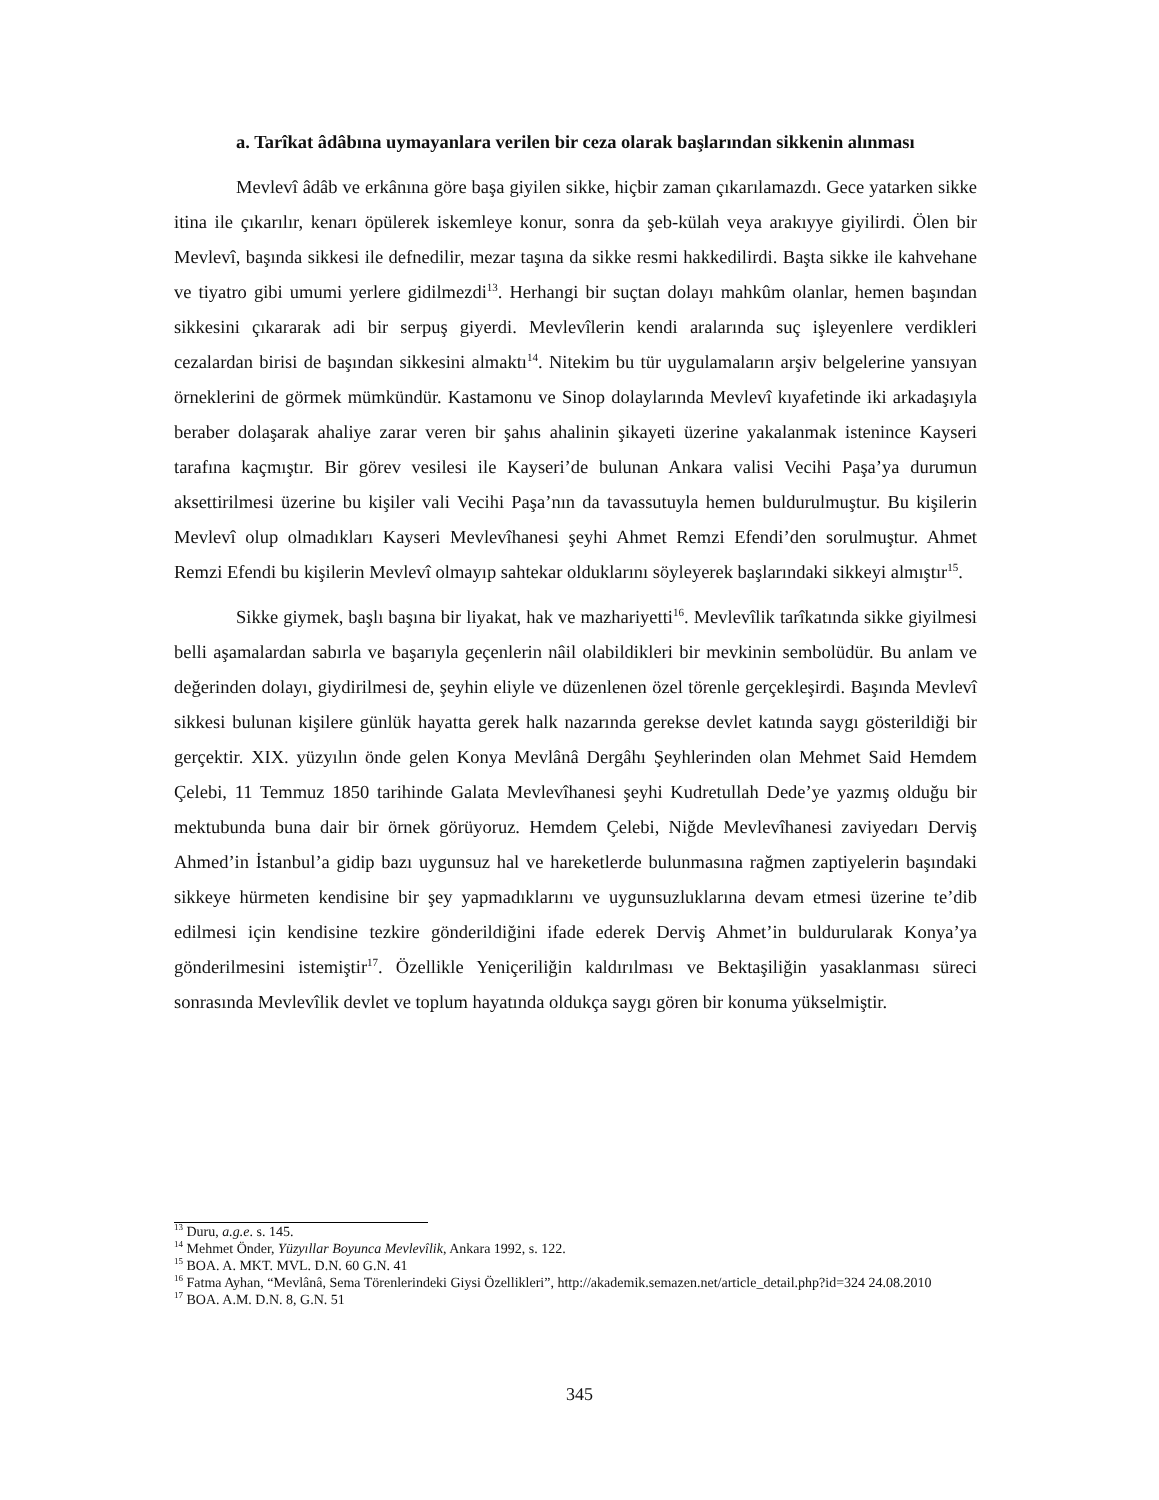a. Tarîkat âdâbına uymayanlara verilen bir ceza olarak başlarından sikkenin alınması
Mevlevî âdâb ve erkânına göre başa giyilen sikke, hiçbir zaman çıkarılamazdı. Gece yatarken sikke itina ile çıkarılır, kenarı öpülerek iskemleye konur, sonra da şeb-külah veya arakıyye giyilirdi. Ölen bir Mevlevî, başında sikkesi ile defnedilir, mezar taşına da sikke resmi hakkedilirdi. Başta sikke ile kahvehane ve tiyatro gibi umumi yerlere gidilmezdi<sup>13</sup>. Herhangi bir suçtan dolayı mahkûm olanlar, hemen başından sikkesini çıkararak adi bir serpuş giyerdi. Mevlevîlerin kendi aralarında suç işleyenlere verdikleri cezalardan birisi de başından sikkesini almaktı<sup>14</sup>. Nitekim bu tür uygulamaların arşiv belgelerine yansıyan örneklerini de görmek mümkündür. Kastamonu ve Sinop dolaylarında Mevlevî kıyafetinde iki arkadaşıyla beraber dolaşarak ahaliye zarar veren bir şahıs ahalinin şikayeti üzerine yakalanmak istenince Kayseri tarafına kaçmıştır. Bir görev vesilesi ile Kayseri’de bulunan Ankara valisi Vecihi Paşa’ya durumun aksettirilmesi üzerine bu kişiler vali Vecihi Paşa’nın da tavassutuyla hemen buldurulmuştur. Bu kişilerin Mevlevî olup olmadıkları Kayseri Mevlevîhanesi şeyhi Ahmet Remzi Efendi’den sorulmuştur. Ahmet Remzi Efendi bu kişilerin Mevlevî olmayıp sahtekar olduklarını söyleyerek başlarındaki sikkeyi almıştır<sup>15</sup>.
Sikke giymek, başlı başına bir liyakat, hak ve mazhariyetti<sup>16</sup>. Mevlevîlik tarîkatında sikke giyilmesi belli aşamalardan sabırla ve başarıyla geçenlerin nâil olabildikleri bir mevkinin sembolüdür. Bu anlam ve değerinden dolayı, giydirilmesi de, şeyhin eliyle ve düzenlenen özel törenle gerçekleşirdi. Başında Mevlevî sikkesi bulunan kişilere günlük hayatta gerek halk nazarında gerekse devlet katında saygı gösterildiği bir gerçektir. XIX. yüzyılın önde gelen Konya Mevlânâ Dergâhı Şeyhlerinden olan Mehmet Said Hemdem Çelebi, 11 Temmuz 1850 tarihinde Galata Mevlevîhanesi şeyhi Kudretullah Dede’ye yazmış olduğu bir mektubunda buna dair bir örnek görüyoruz. Hemdem Çelebi, Niğde Mevlevîhanesi zaviyedarı Derviş Ahmed’in İstanbul’a gidip bazı uygunsuz hal ve hareketlerde bulunmasına rağmen zaptiyelerin başındaki sikkeye hürmeten kendisine bir şey yapmadıklarını ve uygunsuzluklarına devam etmesi üzerine te’dib edilmesi için kendisine tezkire gönderildiğini ifade ederek Derviş Ahmet’in buldurularak Konya’ya gönderilmesini istemiştir<sup>17</sup>. Özellikle Yeniçeriliğin kaldırılması ve Bektaşiliğin yasaklanması süreci sonrasında Mevlevîlik devlet ve toplum hayatında oldukça saygı gören bir konuma yükselmiştir.
<sup>13</sup> Duru, a.g.e. s. 145.
<sup>14</sup> Mehmet Önder, Yüzyıllar Boyunca Mevlevîlik, Ankara 1992, s. 122.
<sup>15</sup> BOA. A. MKT. MVL. D.N. 60 G.N. 41
<sup>16</sup> Fatma Ayhan, “Mevlânâ, Sema Törenlerindeki Giysi Özellikleri”, http://akademik.semazen.net/article_detail.php?id=324 24.08.2010
<sup>17</sup> BOA. A.M. D.N. 8, G.N. 51
345